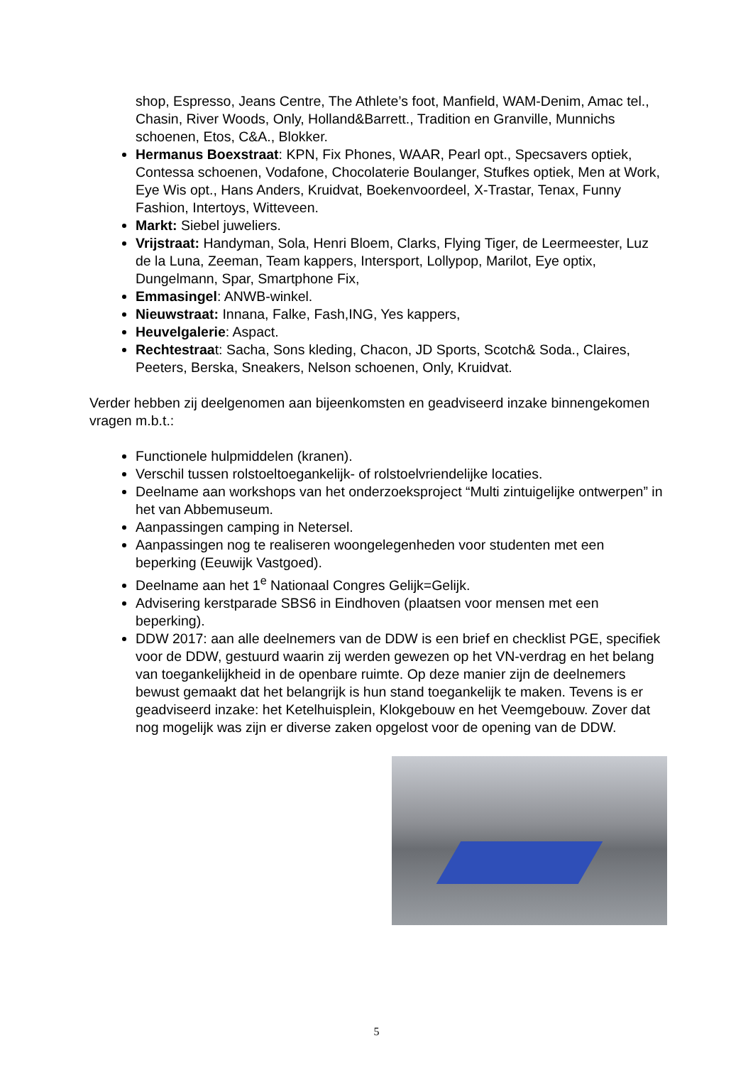shop, Espresso, Jeans Centre, The Athlete’s foot, Manfield, WAM-Denim, Amac tel., Chasin, River Woods, Only, Holland&Barrett., Tradition en Granville, Munnichs schoenen, Etos, C&A., Blokker.
Hermanus Boexstraat: KPN, Fix Phones, WAAR, Pearl opt., Specsavers optiek, Contessa schoenen, Vodafone, Chocolaterie Boulanger, Stufkes optiek, Men at Work, Eye Wis opt., Hans Anders, Kruidvat, Boekenvoordeel, X-Trastar, Tenax, Funny Fashion, Intertoys, Witteveen.
Markt: Siebel juweliers.
Vrijstraat: Handyman, Sola, Henri Bloem, Clarks, Flying Tiger, de Leermeester, Luz de la Luna, Zeeman, Team kappers, Intersport, Lollypop, Marilot, Eye optix, Dungelmann, Spar, Smartphone Fix,
Emmasingel: ANWB-winkel.
Nieuwstraat: Innana, Falke, Fash,ING, Yes kappers,
Heuvelgalerie: Aspact.
Rechtestraat: Sacha, Sons kleding, Chacon, JD Sports, Scotch& Soda., Claires, Peeters, Berska, Sneakers, Nelson schoenen, Only, Kruidvat.
Verder hebben zij deelgenomen aan bijeenkomsten en geadviseerd inzake binnengekomen vragen m.b.t.:
Functionele hulpmiddelen (kranen).
Verschil tussen rolstoeltoegankelijk- of rolstoelvriendelijke locaties.
Deelname aan workshops van het onderzoeksproject “Multi zintuigelijke ontwerpen” in het van Abbemuseum.
Aanpassingen camping in Netersel.
Aanpassingen nog te realiseren woongelegenheden voor studenten met een beperking (Eeuwijk Vastgoed).
Deelname aan het 1<sup>e</sup> Nationaal Congres Gelijk=Gelijk.
Advisering kerstparade SBS6 in Eindhoven (plaatsen voor mensen met een beperking).
DDW 2017: aan alle deelnemers van de DDW is een brief en checklist PGE, specifiek voor de DDW, gestuurd waarin zij werden gewezen op het VN-verdrag en het belang van toegankelijkheid in de openbare ruimte. Op deze manier zijn de deelnemers bewust gemaakt dat het belangrijk is hun stand toegankelijk te maken. Tevens is er geadviseerd inzake: het Ketelhuisplein, Klokgebouw en het Veemgebouw. Zover dat nog mogelijk was zijn er diverse zaken opgelost voor de opening van de DDW.
5